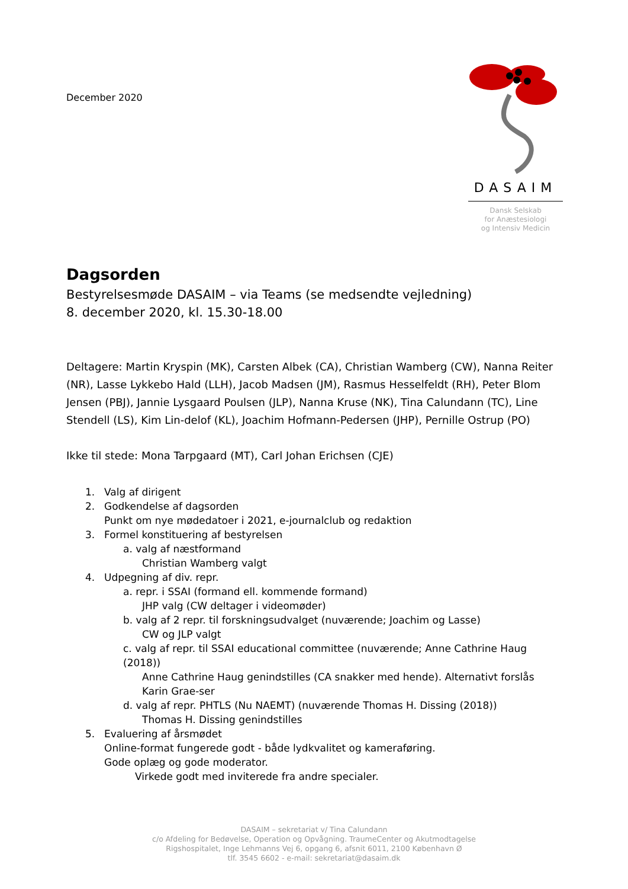December 2020
DASAIM
Dansk Selskab
for Anæstesiologi
og Intensiv Medicin
Dagsorden
Bestyrelsesmøde DASAIM – via Teams (se medsendte vejledning)
8. december 2020, kl. 15.30-18.00
Deltagere: Martin Kryspin (MK), Carsten Albek (CA), Christian Wamberg (CW), Nanna Reiter (NR), Lasse Lykkebo Hald (LLH), Jacob Madsen (JM), Rasmus Hesselfeldt (RH), Peter Blom Jensen (PBJ), Jannie Lysgaard Poulsen (JLP), Nanna Kruse (NK), Tina Calundann (TC), Line Stendell (LS), Kim Lin-delof (KL), Joachim Hofmann-Pedersen (JHP), Pernille Ostrup (PO)
Ikke til stede: Mona Tarpgaard (MT), Carl Johan Erichsen (CJE)
1. Valg af dirigent
2. Godkendelse af dagsorden
Punkt om nye mødedatoer i 2021, e-journalclub og redaktion
3. Formel konstituering af bestyrelsen
a. valg af næstformand
Christian Wamberg valgt
4. Udpegning af div. repr.
a. repr. i SSAI (formand ell. kommende formand)
JHP valg (CW deltager i videomøder)
b. valg af 2 repr. til forskningsudvalget (nuværende; Joachim og Lasse)
CW og JLP valgt
c. valg af repr. til SSAI educational committee (nuværende; Anne Cathrine Haug (2018))
Anne Cathrine Haug genindstilles (CA snakker med hende). Alternativt forslås Karin Grae-ser
d. valg af repr. PHTLS (Nu NAEMT) (nuværende Thomas H. Dissing (2018))
Thomas H. Dissing genindstilles
5. Evaluering af årsmødet
Online-format fungerede godt - både lydkvalitet og kameraføring.
Gode oplæg og gode moderator.
Virkede godt med inviterede fra andre specialer.
DASAIM – sekretariat v/ Tina Calundann
c/o Afdeling for Bedøvelse, Operation og Opvågning. TraumeCenter og Akutmodtagelse
Rigshospitalet, Inge Lehmanns Vej 6, opgang 6, afsnit 6011, 2100 København Ø
tlf. 3545 6602 - e-mail: sekretariat@dasaim.dk